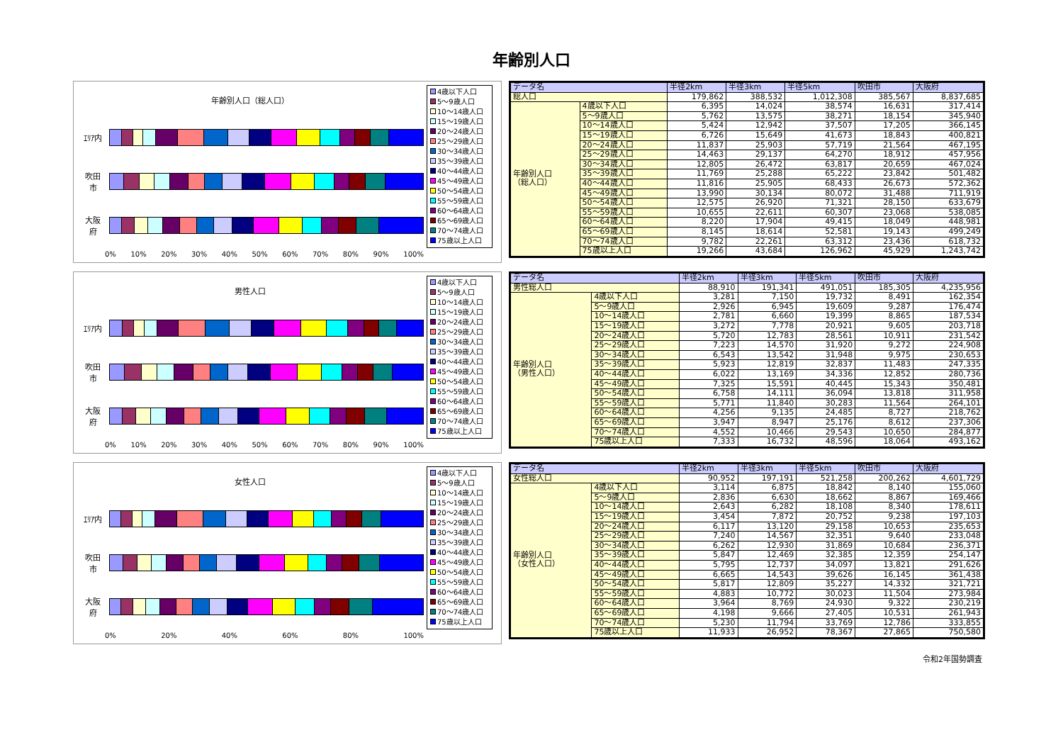年齢別人口
年齢別人口（総人口）
ｴﾘｱ内
吹田
市
大阪
府
0% 10% 20% 30% 40% 50% 60% 70% 80% 90% 100%
4歳以下人口
5～9歳人口
10～14歳人口
15～19歳人口
20～24歳人口
25～29歳人口
30～34歳人口
35～39歳人口
40～44歳人口
45～49歳人口
50～54歳人口
55～59歳人口
60～64歳人口
65～69歳人口
70～74歳人口
75歳以上人口
| データ名 | | 半径2km | 半径3km | 半径5km | 吹田市 | 大阪府 |
| --- | --- | --- | --- | --- | --- | --- |
| 総人口 | | 179,862 | 388,532 | 1,012,308 | 385,567 | 8,837,685 |
| 年齢別人口 （総人口） | 4歳以下人口 | 6,395 | 14,024 | 38,574 | 16,631 | 317,414 |
| | 5～9歳人口 | 5,762 | 13,575 | 38,271 | 18,154 | 345,940 |
| | 10～14歳人口 | 5,424 | 12,942 | 37,507 | 17,205 | 366,145 |
| | 15～19歳人口 | 6,726 | 15,649 | 41,673 | 18,843 | 400,821 |
| | 20～24歳人口 | 11,837 | 25,903 | 57,719 | 21,564 | 467,195 |
| | 25～29歳人口 | 14,463 | 29,137 | 64,270 | 18,912 | 457,956 |
| | 30～34歳人口 | 12,805 | 26,472 | 63,817 | 20,659 | 467,024 |
| | 35～39歳人口 | 11,769 | 25,288 | 65,222 | 23,842 | 501,482 |
| | 40～44歳人口 | 11,816 | 25,905 | 68,433 | 26,673 | 572,362 |
| | 45～49歳人口 | 13,990 | 30,134 | 80,072 | 31,488 | 711,919 |
| | 50～54歳人口 | 12,575 | 26,920 | 71,321 | 28,150 | 633,679 |
| | 55～59歳人口 | 10,655 | 22,611 | 60,307 | 23,068 | 538,085 |
| | 60～64歳人口 | 8,220 | 17,904 | 49,415 | 18,049 | 448,981 |
| | 65～69歳人口 | 8,145 | 18,614 | 52,581 | 19,143 | 499,249 |
| | 70～74歳人口 | 9,782 | 22,261 | 63,312 | 23,436 | 618,732 |
| | 75歳以上人口 | 19,266 | 43,684 | 126,962 | 45,929 | 1,243,742 |
男性人口
ｴﾘｱ内
吹田
市
大阪
府
0% 10% 20% 30% 40% 50% 60% 70% 80% 90% 100%
4歳以下人口
5～9歳人口
10～14歳人口
15～19歳人口
20～24歳人口
25～29歳人口
30～34歳人口
35～39歳人口
40～44歳人口
45～49歳人口
50～54歳人口
55～59歳人口
60～64歳人口
65～69歳人口
70～74歳人口
75歳以上人口
| データ名 | | 半径2km | 半径3km | 半径5km | 吹田市 | 大阪府 |
| --- | --- | --- | --- | --- | --- | --- |
| 男性総人口 | | 88,910 | 191,341 | 491,051 | 185,305 | 4,235,956 |
| 年齢別人口 （男性人口） | 4歳以下人口 | 3,281 | 7,150 | 19,732 | 8,491 | 162,354 |
| | 5～9歳人口 | 2,926 | 6,945 | 19,609 | 9,287 | 176,474 |
| | 10～14歳人口 | 2,781 | 6,660 | 19,399 | 8,865 | 187,534 |
| | 15～19歳人口 | 3,272 | 7,778 | 20,921 | 9,605 | 203,718 |
| | 20～24歳人口 | 5,720 | 12,783 | 28,561 | 10,911 | 231,542 |
| | 25～29歳人口 | 7,223 | 14,570 | 31,920 | 9,272 | 224,908 |
| | 30～34歳人口 | 6,543 | 13,542 | 31,948 | 9,975 | 230,653 |
| | 35～39歳人口 | 5,923 | 12,819 | 32,837 | 11,483 | 247,335 |
| | 40～44歳人口 | 6,022 | 13,169 | 34,336 | 12,852 | 280,736 |
| | 45～49歳人口 | 7,325 | 15,591 | 40,445 | 15,343 | 350,481 |
| | 50～54歳人口 | 6,758 | 14,111 | 36,094 | 13,818 | 311,958 |
| | 55～59歳人口 | 5,771 | 11,840 | 30,283 | 11,564 | 264,101 |
| | 60～64歳人口 | 4,256 | 9,135 | 24,485 | 8,727 | 218,762 |
| | 65～69歳人口 | 3,947 | 8,947 | 25,176 | 8,612 | 237,306 |
| | 70～74歳人口 | 4,552 | 10,466 | 29,543 | 10,650 | 284,877 |
| | 75歳以上人口 | 7,333 | 16,732 | 48,596 | 18,064 | 493,162 |
女性人口
ｴﾘｱ内
吹田
市
大阪
府
0% 20% 40% 60% 80% 100%
4歳以下人口
5～9歳人口
10～14歳人口
15～19歳人口
20～24歳人口
25～29歳人口
30～34歳人口
35～39歳人口
40～44歳人口
45～49歳人口
50～54歳人口
55～59歳人口
60～64歳人口
65～69歳人口
70～74歳人口
75歳以上人口
| データ名 | | 半径2km | 半径3km | 半径5km | 吹田市 | 大阪府 |
| --- | --- | --- | --- | --- | --- | --- |
| 女性総人口 | | 90,952 | 197,191 | 521,258 | 200,262 | 4,601,729 |
| 年齢別人口 （女性人口） | 4歳以下人口 | 3,114 | 6,875 | 18,842 | 8,140 | 155,060 |
| | 5～9歳人口 | 2,836 | 6,630 | 18,662 | 8,867 | 169,466 |
| | 10～14歳人口 | 2,643 | 6,282 | 18,108 | 8,340 | 178,611 |
| | 15～19歳人口 | 3,454 | 7,872 | 20,752 | 9,238 | 197,103 |
| | 20～24歳人口 | 6,117 | 13,120 | 29,158 | 10,653 | 235,653 |
| | 25～29歳人口 | 7,240 | 14,567 | 32,351 | 9,640 | 233,048 |
| | 30～34歳人口 | 6,262 | 12,930 | 31,869 | 10,684 | 236,371 |
| | 35～39歳人口 | 5,847 | 12,469 | 32,385 | 12,359 | 254,147 |
| | 40～44歳人口 | 5,795 | 12,737 | 34,097 | 13,821 | 291,626 |
| | 45～49歳人口 | 6,665 | 14,543 | 39,626 | 16,145 | 361,438 |
| | 50～54歳人口 | 5,817 | 12,809 | 35,227 | 14,332 | 321,721 |
| | 55～59歳人口 | 4,883 | 10,772 | 30,023 | 11,504 | 273,984 |
| | 60～64歳人口 | 3,964 | 8,769 | 24,930 | 9,322 | 230,219 |
| | 65～69歳人口 | 4,198 | 9,666 | 27,405 | 10,531 | 261,943 |
| | 70～74歳人口 | 5,230 | 11,794 | 33,769 | 12,786 | 333,855 |
| | 75歳以上人口 | 11,933 | 26,952 | 78,367 | 27,865 | 750,580 |
令和2年国勢調査